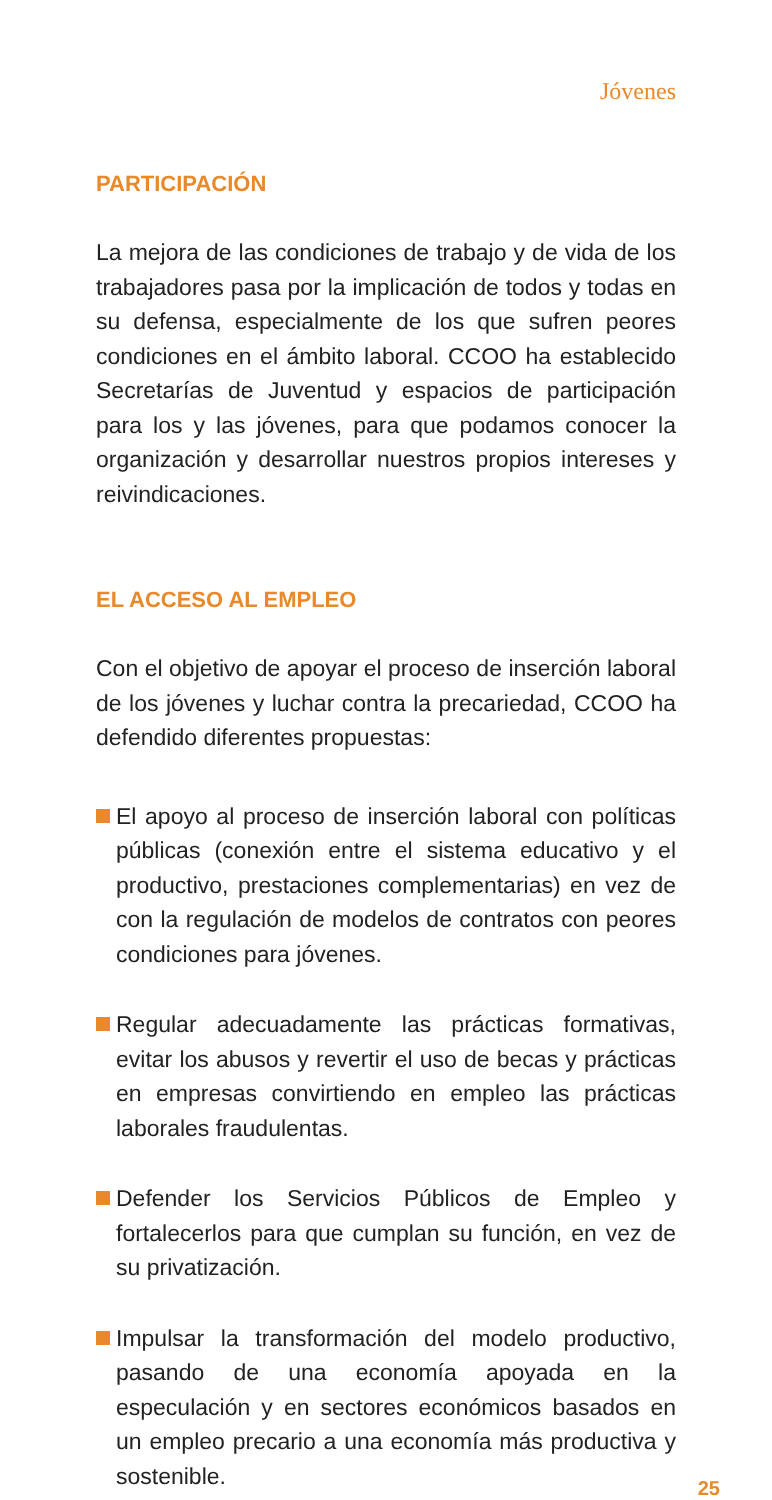Jóvenes
PARTICIPACIÓN
La mejora de las condiciones de trabajo y de vida de los trabajadores pasa por la implicación de todos y todas en su defensa, especialmente de los que sufren peores condiciones en el ámbito laboral. CCOO ha establecido Secretarías de Juventud y espacios de participación para los y las jóvenes, para que podamos conocer la organización y desarrollar nuestros propios intereses y reivindicaciones.
EL ACCESO AL EMPLEO
Con el objetivo de apoyar el proceso de inserción laboral de los jóvenes y luchar contra la precariedad, CCOO ha defendido diferentes propuestas:
El apoyo al proceso de inserción laboral con políticas públicas (conexión entre el sistema educativo y el productivo, prestaciones complementarias) en vez de con la regulación de modelos de contratos con peores condiciones para jóvenes.
Regular adecuadamente las prácticas formativas, evitar los abusos y revertir el uso de becas y prácticas en empresas convirtiendo en empleo las prácticas laborales fraudulentas.
Defender los Servicios Públicos de Empleo y fortalecerlos para que cumplan su función, en vez de su privatización.
Impulsar la transformación del modelo productivo, pasando de una economía apoyada en la especulación y en sectores económicos basados en un empleo precario a una economía más productiva y sostenible.
25